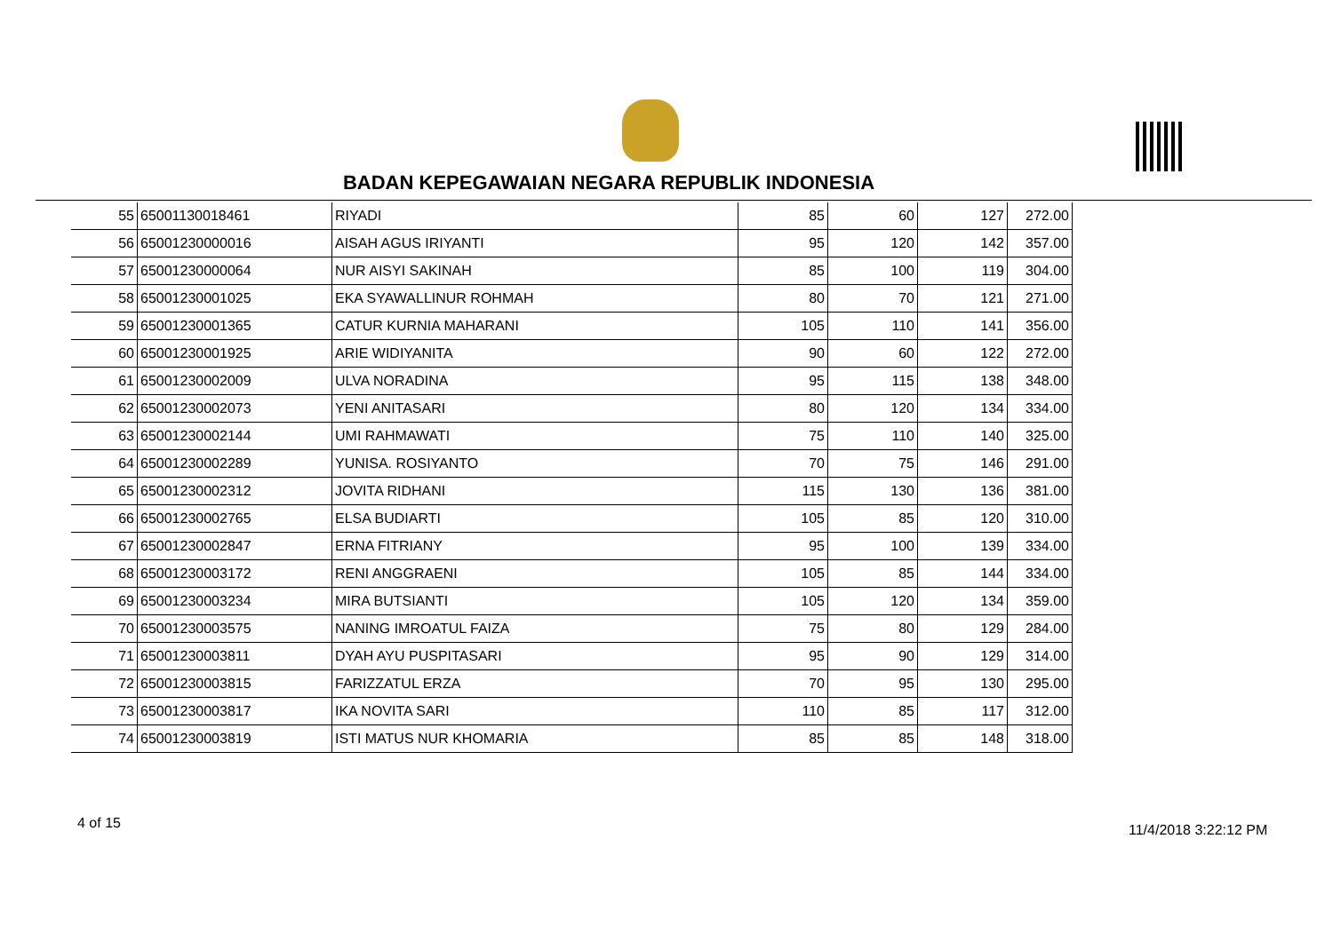BADAN KEPEGAWAIAN NEGARA REPUBLIK INDONESIA
| 55 | 65001130018461 | RIYADI | 85 | 60 | 127 | 272.00 |
| 56 | 65001230000016 | AISAH AGUS IRIYANTI | 95 | 120 | 142 | 357.00 |
| 57 | 65001230000064 | NUR AISYI SAKINAH | 85 | 100 | 119 | 304.00 |
| 58 | 65001230001025 | EKA SYAWALLINUR ROHMAH | 80 | 70 | 121 | 271.00 |
| 59 | 65001230001365 | CATUR KURNIA MAHARANI | 105 | 110 | 141 | 356.00 |
| 60 | 65001230001925 | ARIE WIDIYANITA | 90 | 60 | 122 | 272.00 |
| 61 | 65001230002009 | ULVA NORADINA | 95 | 115 | 138 | 348.00 |
| 62 | 65001230002073 | YENI ANITASARI | 80 | 120 | 134 | 334.00 |
| 63 | 65001230002144 | UMI RAHMAWATI | 75 | 110 | 140 | 325.00 |
| 64 | 65001230002289 | YUNISA. ROSIYANTO | 70 | 75 | 146 | 291.00 |
| 65 | 65001230002312 | JOVITA RIDHANI | 115 | 130 | 136 | 381.00 |
| 66 | 65001230002765 | ELSA BUDIARTI | 105 | 85 | 120 | 310.00 |
| 67 | 65001230002847 | ERNA FITRIANY | 95 | 100 | 139 | 334.00 |
| 68 | 65001230003172 | RENI ANGGRAENI | 105 | 85 | 144 | 334.00 |
| 69 | 65001230003234 | MIRA BUTSIANTI | 105 | 120 | 134 | 359.00 |
| 70 | 65001230003575 | NANING IMROATUL FAIZA | 75 | 80 | 129 | 284.00 |
| 71 | 65001230003811 | DYAH AYU PUSPITASARI | 95 | 90 | 129 | 314.00 |
| 72 | 65001230003815 | FARIZZATUL ERZA | 70 | 95 | 130 | 295.00 |
| 73 | 65001230003817 | IKA NOVITA SARI | 110 | 85 | 117 | 312.00 |
| 74 | 65001230003819 | ISTI MATUS NUR KHOMARIA | 85 | 85 | 148 | 318.00 |
4 of 15 11/4/2018 3:22:12 PM